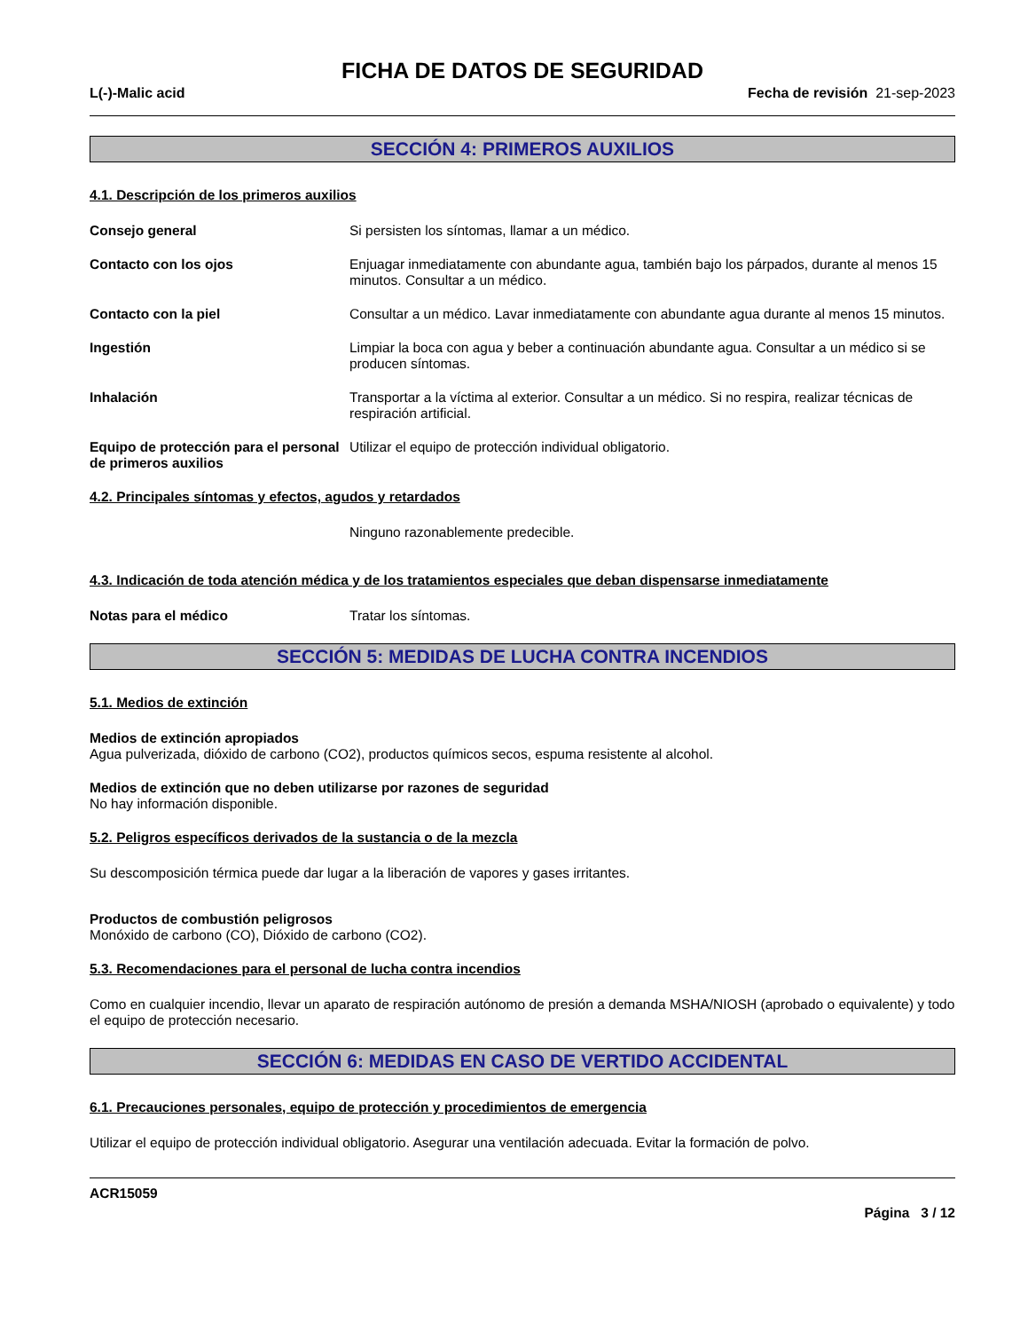FICHA DE DATOS DE SEGURIDAD
L(-)-Malic acid Fecha de revisión 21-sep-2023
SECCIÓN 4: PRIMEROS AUXILIOS
4.1. Descripción de los primeros auxilios
Consejo general Si persisten los síntomas, llamar a un médico.
Contacto con los ojos Enjuagar inmediatamente con abundante agua, también bajo los párpados, durante al menos 15 minutos. Consultar a un médico.
Contacto con la piel Consultar a un médico. Lavar inmediatamente con abundante agua durante al menos 15 minutos.
Ingestión Limpiar la boca con agua y beber a continuación abundante agua. Consultar a un médico si se producen síntomas.
Inhalación Transportar a la víctima al exterior. Consultar a un médico. Si no respira, realizar técnicas de respiración artificial.
Equipo de protección para el personal de primeros auxilios
Utilizar el equipo de protección individual obligatorio.
4.2. Principales síntomas y efectos, agudos y retardados
Ninguno razonablemente predecible.
4.3. Indicación de toda atención médica y de los tratamientos especiales que deban dispensarse inmediatamente
Notas para el médico Tratar los síntomas.
SECCIÓN 5: MEDIDAS DE LUCHA CONTRA INCENDIOS
5.1. Medios de extinción
Medios de extinción apropiados
Agua pulverizada, dióxido de carbono (CO2), productos químicos secos, espuma resistente al alcohol.
Medios de extinción que no deben utilizarse por razones de seguridad
No hay información disponible.
5.2. Peligros específicos derivados de la sustancia o de la mezcla
Su descomposición térmica puede dar lugar a la liberación de vapores y gases irritantes.
Productos de combustión peligrosos
Monóxido de carbono (CO), Dióxido de carbono (CO2).
5.3. Recomendaciones para el personal de lucha contra incendios
Como en cualquier incendio, llevar un aparato de respiración autónomo de presión a demanda MSHA/NIOSH (aprobado o equivalente) y todo el equipo de protección necesario.
SECCIÓN 6: MEDIDAS EN CASO DE VERTIDO ACCIDENTAL
6.1. Precauciones personales, equipo de protección y procedimientos de emergencia
Utilizar el equipo de protección individual obligatorio. Asegurar una ventilación adecuada. Evitar la formación de polvo.
ACR15059
Página 3 / 12